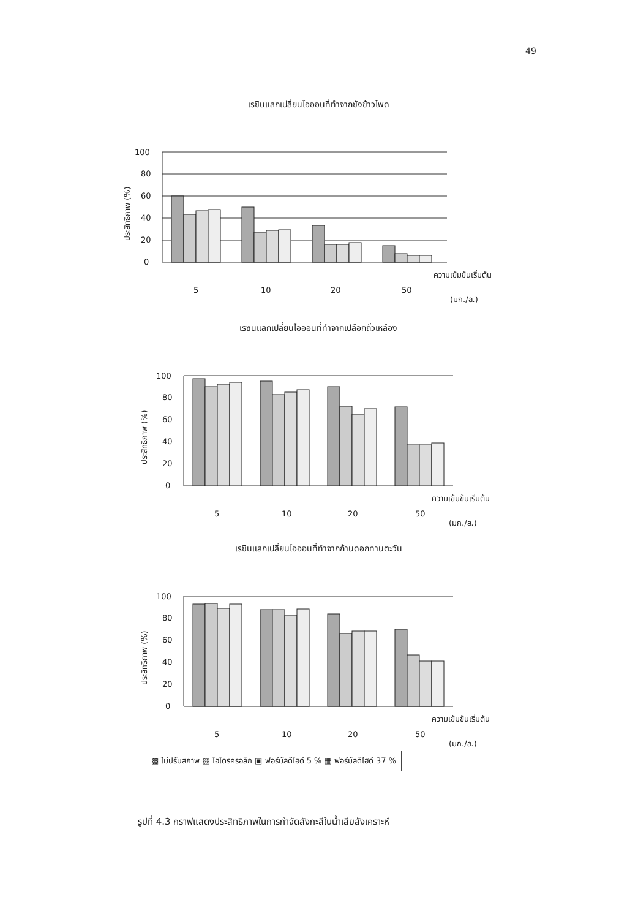49
เรซินแลกเปลี่ยนไอออนที่ทำจากซังข้าวโพด
ประสิทธิภาพ (%)
100
80
60
40
20
0
5
10
20
50
ความเข้มข้นเริ่มต้น
(มก./ล.)
เรซินแลกเปลี่ยนไอออนที่ทำจากเปลือกถั่วเหลือง
ประสิทธิภาพ (%)
100
80
60
40
20
0
5
10
20
50
ความเข้มข้นเริ่มต้น
(มก./ล.)
เรซินแลกเปลี่ยนไอออนที่ทำจากก้านดอกทานตะวัน
ประสิทธิภาพ (%)
100
80
60
40
20
0
5
10
20
50
ความเข้มข้นเริ่มต้น
(มก./ล.)
▩ ไม่ปรับสภาพ ▨ ไฮโดรครอลิก ▣ ฟอร์มัลดีไฮด์ 5 % ▦ ฟอร์มัลดีไฮด์ 37 %
รูปที่ 4.3 กราฟแสดงประสิทธิภาพในการกำจัดสังกะสีในน้ำเสียสังเคราะห์